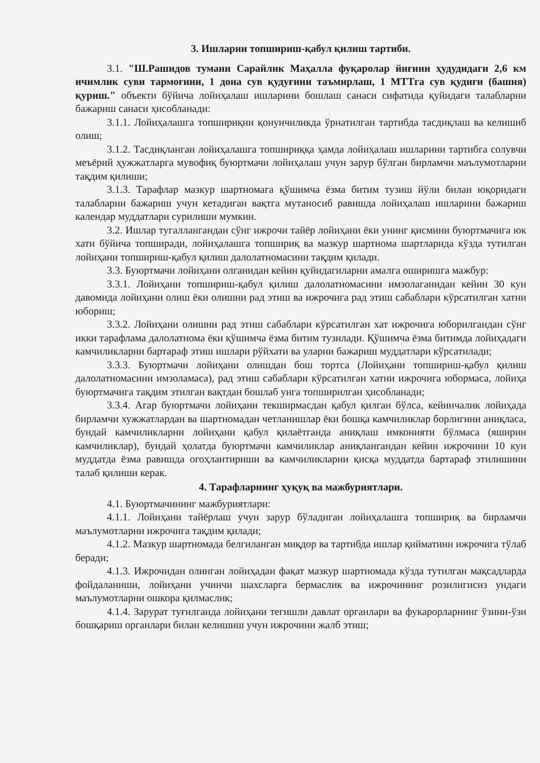3. Ишларни топшириш-қабул қилиш тартиби.
3.1. "Ш.Рашидов тумани Сарайлик Маҳалла фуқаролар йиғини ҳудудидаги 2,6 км ичимлик суви тармоғини, 1 дона сув қудуғини таъмирлаш, 1 МТТга сув қудиғи (башня) қуриш." объекти бўйича лойиҳалаш ишларини бошлаш санаси сифатида қуйидаги талабларни бажариш санаси ҳисобланади:
3.1.1. Лойиҳалашга топшириқни қонунчиликда ўрнатилган тартибда тасдиқлаш ва келишиб олиш;
3.1.2. Тасдиқланган лойиҳалашга топшириққа ҳамда лойиҳалаш ишларини тартибга солувчи меъёрий ҳужжатларга мувофиқ буюртмачи лойиҳалаш учун зарур бўлган бирламчи маълумотларни тақдим қилиши;
3.1.3. Тарафлар мазкур шартномага қўшимча ёзма битим тузиш йўли билан юқоридаги талабларни бажариш учун кетадиган вақтга мутаносиб равишда лойиҳалаш ишларини бажариш календар муддатлари сурилиши мумкин.
3.2. Ишлар тугаллангандан сўнг ижрочи тайёр лойиҳани ёки унинг қисмини буюртмачига юк хати бўйича топширади, лойиҳалашга топшириқ ва мазкур шартнома шартларида кўзда тутилган лойиҳани топшириш-қабул қилиш далолатномасини тақдим қилади.
3.3. Буюртмачи лойиҳани олганидан кейин қуйидагиларни амалга оширишга мажбур:
3.3.1. Лойиҳани топшириш-қабул қилиш далолатномасини имзолаганидан кейин 30 кун давомида лойиҳани олиш ёки олишни рад этиш ва ижрочига рад этиш сабаблари кўрсатилган хатни юбориш;
3.3.2. Лойиҳани олишни рад этиш сабаблари кўрсатилган хат ижрочига юборилгандан сўнг икки тарафлама далолатнома ёки қўшимча ёзма битим тузилади. Қўшимча ёзма битимда лойиҳадаги камчиликларни бартараф этиш ишлари рўйхати ва уларни бажариш муддатлари кўрсатилади;
3.3.3. Буюртмачи лойиҳани олишдан бош тортса (Лойиҳани топшириш-қабул қилиш далолатномасини имзоламаса), рад этиш сабаблари кўрсатилган хатни ижрочига юбормаса, лойиҳа буюртмачига тақдим этилган вақтдан бошлаб унга топширилган ҳисобланади;
3.3.4. Агар буюртмачи лойиҳани текширмасдан қабул қилган бўлса, кейинчалик лойиҳада бирламчи хужжатлардан ва шартномадан четланишлар ёки бошқа камчиликлар борлигини аниқласа, бундай камчиликларни лойиҳани қабул қилаётганда аниқлаш имконияти бўлмаса (яширин камчиликлар), бундай ҳолатда буюртмачи камчиликлар аниқлангандан кейин ижрочини 10 кун муддатда ёзма равишда огоҳлантириши ва камчиликларни қисқа муддатда бартараф этилишини талаб қилиши керак.
4. Тарафларнинг ҳуқуқ ва мажбуриятлари.
4.1. Буюртмачининг мажбуриятлари:
4.1.1. Лойиҳани тайёрлаш учун зарур бўладиган лойиҳалашга топшириқ ва бирламчи маълумотларни ижрочига тақдим қилади;
4.1.2. Мазкур шартномада белгиланган миқдор ва тартибда ишлар қийматини ижрочига тўлаб беради;
4.1.3. Ижрочидан олинган лойиҳадан фақат мазкур шартномада кўзда тутилган мақсадларда фойдаланиши, лойиҳани учинчи шахсларга бермаслик ва ижрочининг розилигисиз ундаги маълумотларни ошкора қилмаслик;
4.1.4. Зарурат туғилганда лойиҳани тегишли давлат органлари ва фукарорларнинг ўзини-ўзи бошқариш органлари билан келишиш учун ижрочини жалб этиш;